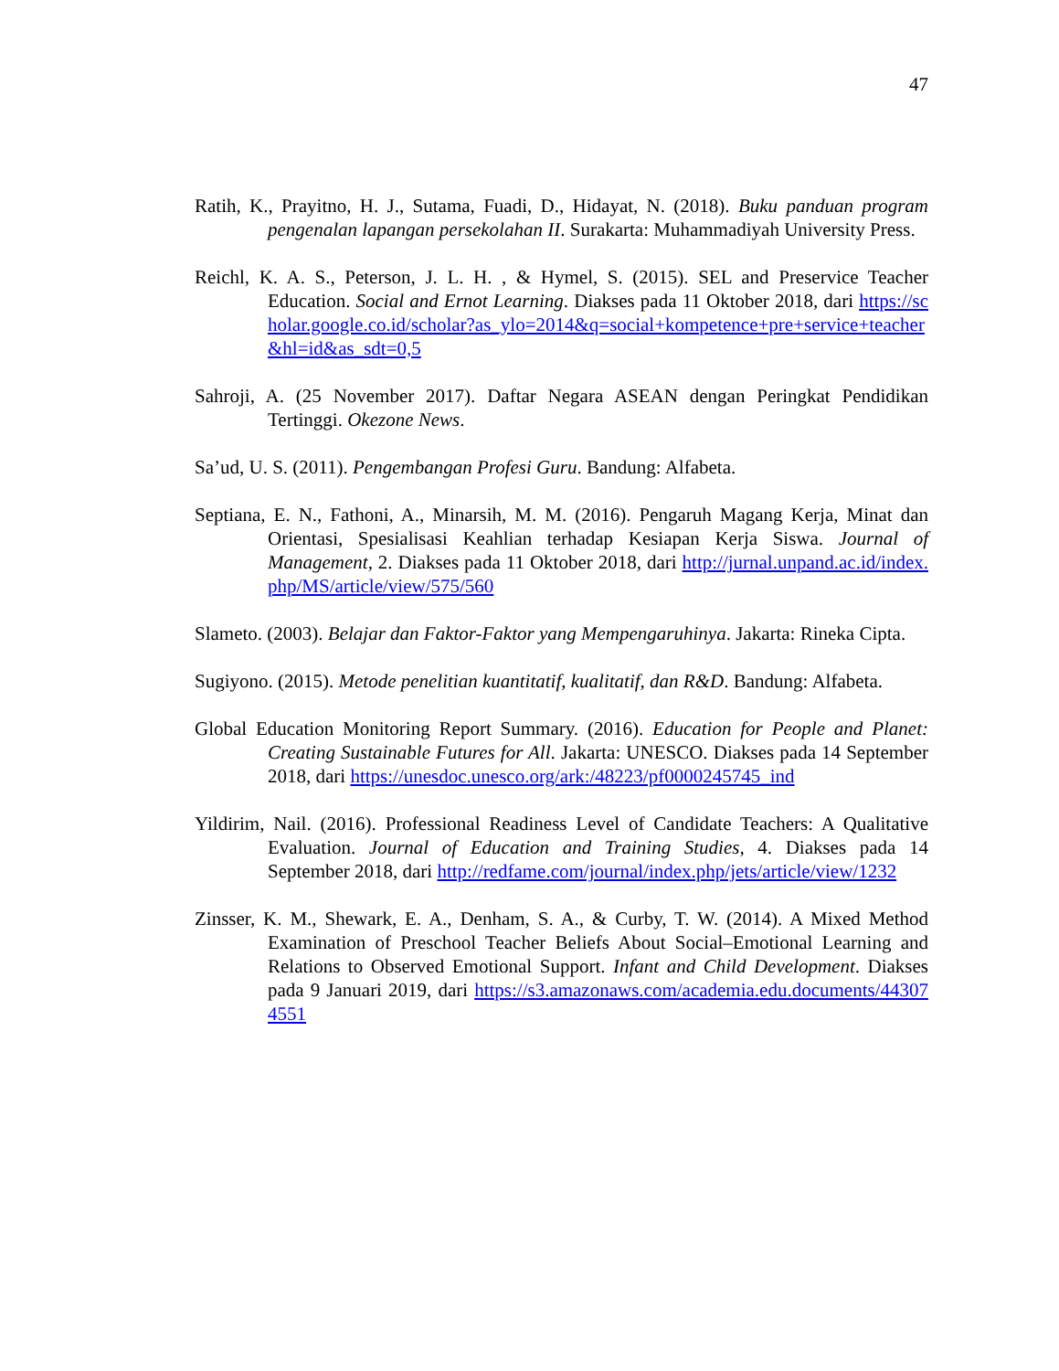47
Ratih, K., Prayitno, H. J., Sutama, Fuadi, D., Hidayat, N. (2018). Buku panduan program pengenalan lapangan persekolahan II. Surakarta: Muhammadiyah University Press.
Reichl, K. A. S., Peterson, J. L. H. , & Hymel, S. (2015). SEL and Preservice Teacher Education. Social and Ernot Learning. Diakses pada 11 Oktober 2018, dari https://scholar.google.co.id/scholar?as_ylo=2014&q=social+kompetence+pre+service+teacher&hl=id&as_sdt=0,5
Sahroji, A. (25 November 2017). Daftar Negara ASEAN dengan Peringkat Pendidikan Tertinggi. Okezone News.
Sa’ud, U. S. (2011). Pengembangan Profesi Guru. Bandung: Alfabeta.
Septiana, E. N., Fathoni, A., Minarsih, M. M. (2016). Pengaruh Magang Kerja, Minat dan Orientasi, Spesialisasi Keahlian terhadap Kesiapan Kerja Siswa. Journal of Management, 2. Diakses pada 11 Oktober 2018, dari http://jurnal.unpand.ac.id/index.php/MS/article/view/575/560
Slameto. (2003). Belajar dan Faktor-Faktor yang Mempengaruhinya. Jakarta: Rineka Cipta.
Sugiyono. (2015). Metode penelitian kuantitatif, kualitatif, dan R&D. Bandung: Alfabeta.
Global Education Monitoring Report Summary. (2016). Education for People and Planet: Creating Sustainable Futures for All. Jakarta: UNESCO. Diakses pada 14 September 2018, dari https://unesdoc.unesco.org/ark:/48223/pf0000245745_ind
Yildirim, Nail. (2016). Professional Readiness Level of Candidate Teachers: A Qualitative Evaluation. Journal of Education and Training Studies, 4. Diakses pada 14 September 2018, dari http://redfame.com/journal/index.php/jets/article/view/1232
Zinsser, K. M., Shewark, E. A., Denham, S. A., & Curby, T. W. (2014). A Mixed Method Examination of Preschool Teacher Beliefs About Social–Emotional Learning and Relations to Observed Emotional Support. Infant and Child Development. Diakses pada 9 Januari 2019, dari https://s3.amazonaws.com/academia.edu.documents/443074551